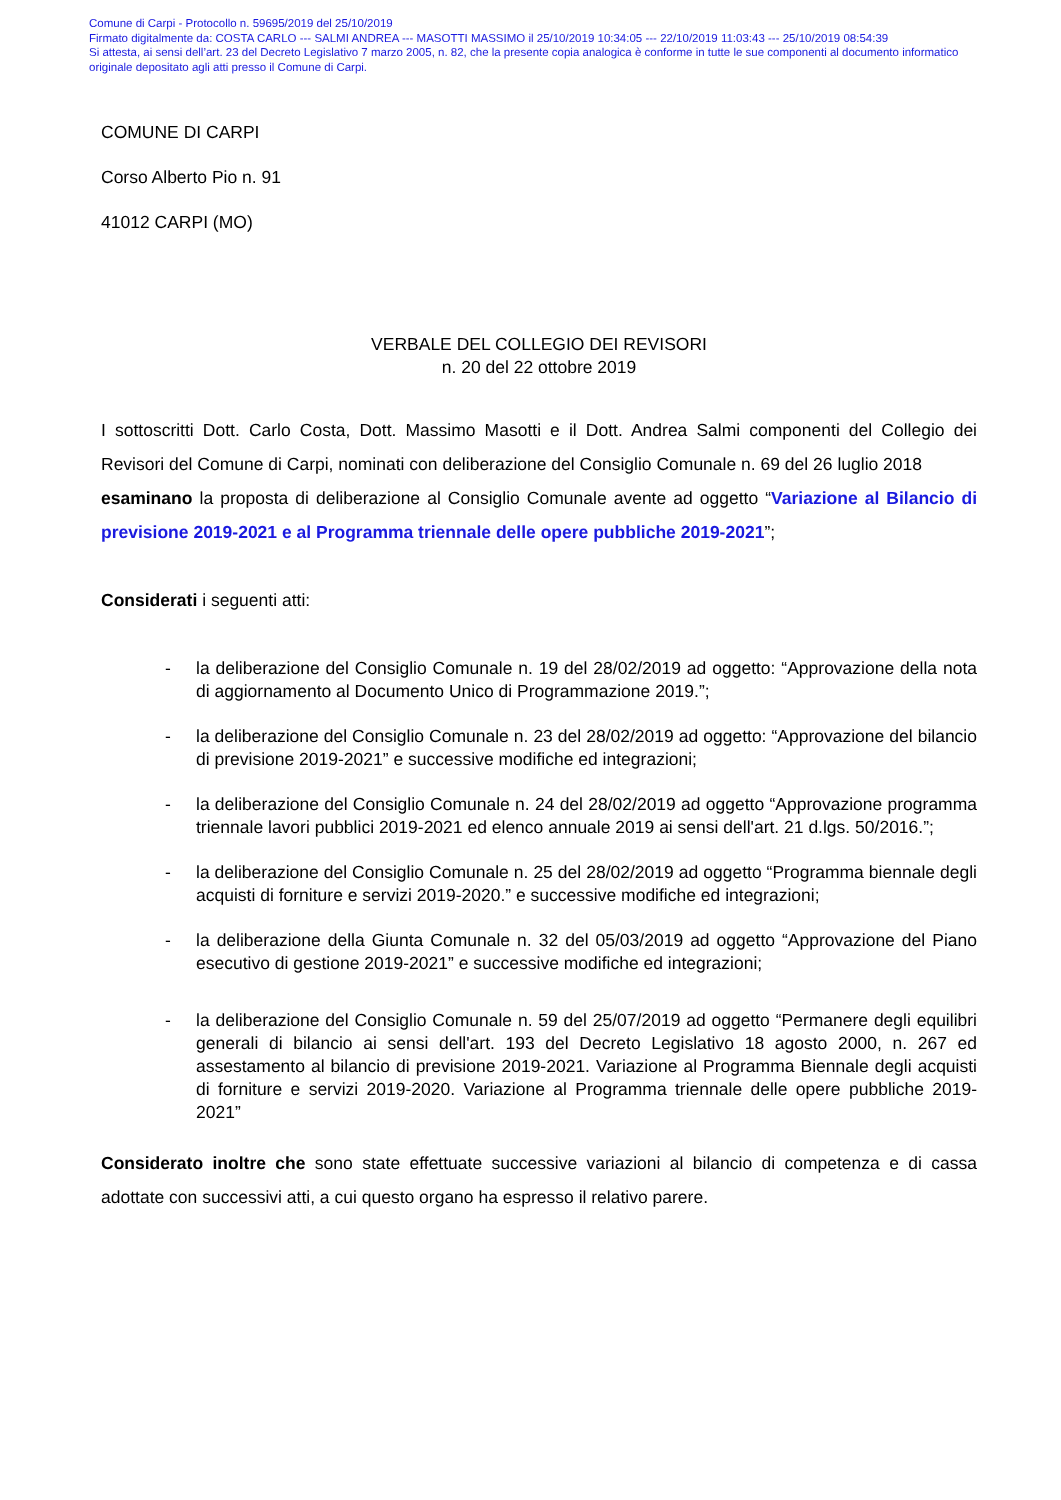Comune di Carpi - Protocollo n. 59695/2019 del 25/10/2019
Firmato digitalmente da: COSTA CARLO --- SALMI ANDREA --- MASOTTI MASSIMO il 25/10/2019 10:34:05 --- 22/10/2019 11:03:43 --- 25/10/2019 08:54:39
Si attesta, ai sensi dell’art. 23 del Decreto Legislativo 7 marzo 2005, n. 82, che la presente copia analogica è conforme in tutte le sue componenti al documento informatico originale depositato agli atti presso il Comune di Carpi.
COMUNE DI CARPI
Corso Alberto Pio n. 91
41012 CARPI (MO)
VERBALE DEL COLLEGIO DEI REVISORI
n. 20 del 22 ottobre 2019
I sottoscritti Dott. Carlo Costa, Dott. Massimo Masotti e il Dott. Andrea Salmi componenti del Collegio dei Revisori del Comune di Carpi, nominati con deliberazione del Consiglio Comunale n. 69 del 26 luglio 2018
esaminano la proposta di deliberazione al Consiglio Comunale avente ad oggetto “Variazione al Bilancio di previsione 2019-2021 e al Programma triennale delle opere pubbliche 2019-2021”;
Considerati i seguenti atti:
- la deliberazione del Consiglio Comunale n. 19 del 28/02/2019 ad oggetto: “Approvazione della nota di aggiornamento al Documento Unico di Programmazione 2019.”;
- la deliberazione del Consiglio Comunale n. 23 del 28/02/2019 ad oggetto: “Approvazione del bilancio di previsione 2019-2021” e successive modifiche ed integrazioni;
- la deliberazione del Consiglio Comunale n. 24 del 28/02/2019 ad oggetto “Approvazione programma triennale lavori pubblici 2019-2021 ed elenco annuale 2019 ai sensi dell'art. 21 d.lgs. 50/2016.”;
- la deliberazione del Consiglio Comunale n. 25 del 28/02/2019 ad oggetto “Programma biennale degli acquisti di forniture e servizi 2019-2020.” e successive modifiche ed integrazioni;
- la deliberazione della Giunta Comunale n. 32 del 05/03/2019 ad oggetto “Approvazione del Piano esecutivo di gestione 2019-2021” e successive modifiche ed integrazioni;
- la deliberazione del Consiglio Comunale n. 59 del 25/07/2019 ad oggetto “Permanere degli equilibri generali di bilancio ai sensi dell'art. 193 del Decreto Legislativo 18 agosto 2000, n. 267 ed assestamento al bilancio di previsione 2019-2021. Variazione al Programma Biennale degli acquisti di forniture e servizi 2019-2020. Variazione al Programma triennale delle opere pubbliche 2019-2021”
Considerato inoltre che sono state effettuate successive variazioni al bilancio di competenza e di cassa adottate con successivi atti, a cui questo organo ha espresso il relativo parere.